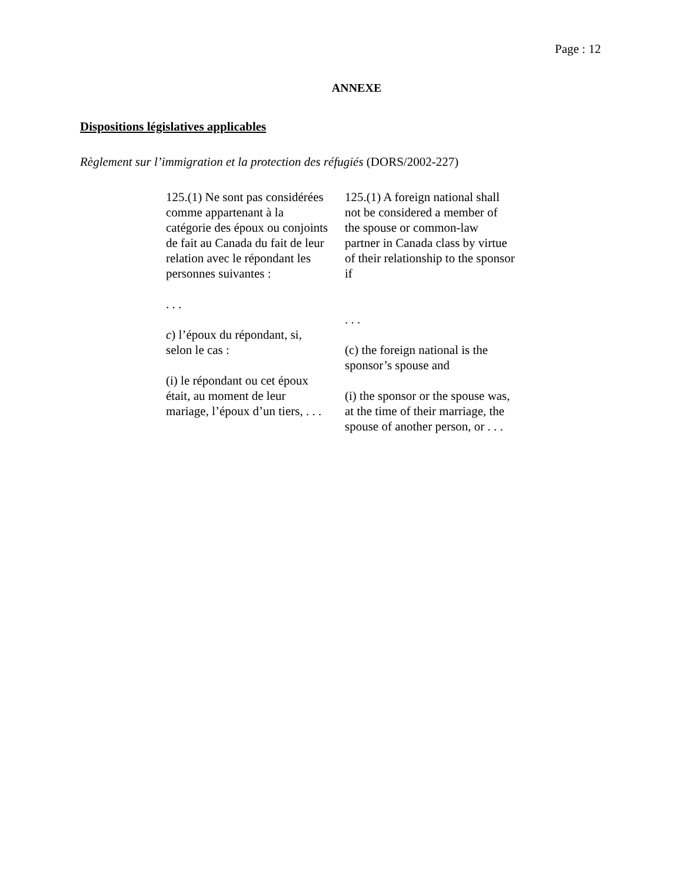Page : 12
ANNEXE
Dispositions législatives applicables
Règlement sur l’immigration et la protection des réfugiés (DORS/2002-227)
125.(1) Ne sont pas considérées comme appartenant à la catégorie des époux ou conjoints de fait au Canada du fait de leur relation avec le répondant les personnes suivantes :
. . .
c) l’époux du répondant, si, selon le cas :
(i) le répondant ou cet époux était, au moment de leur mariage, l’époux d’un tiers, . . .
125.(1) A foreign national shall not be considered a member of the spouse or common-law partner in Canada class by virtue of their relationship to the sponsor if
. . .
(c) the foreign national is the sponsor’s spouse and
(i) the sponsor or the spouse was, at the time of their marriage, the spouse of another person, or . . .